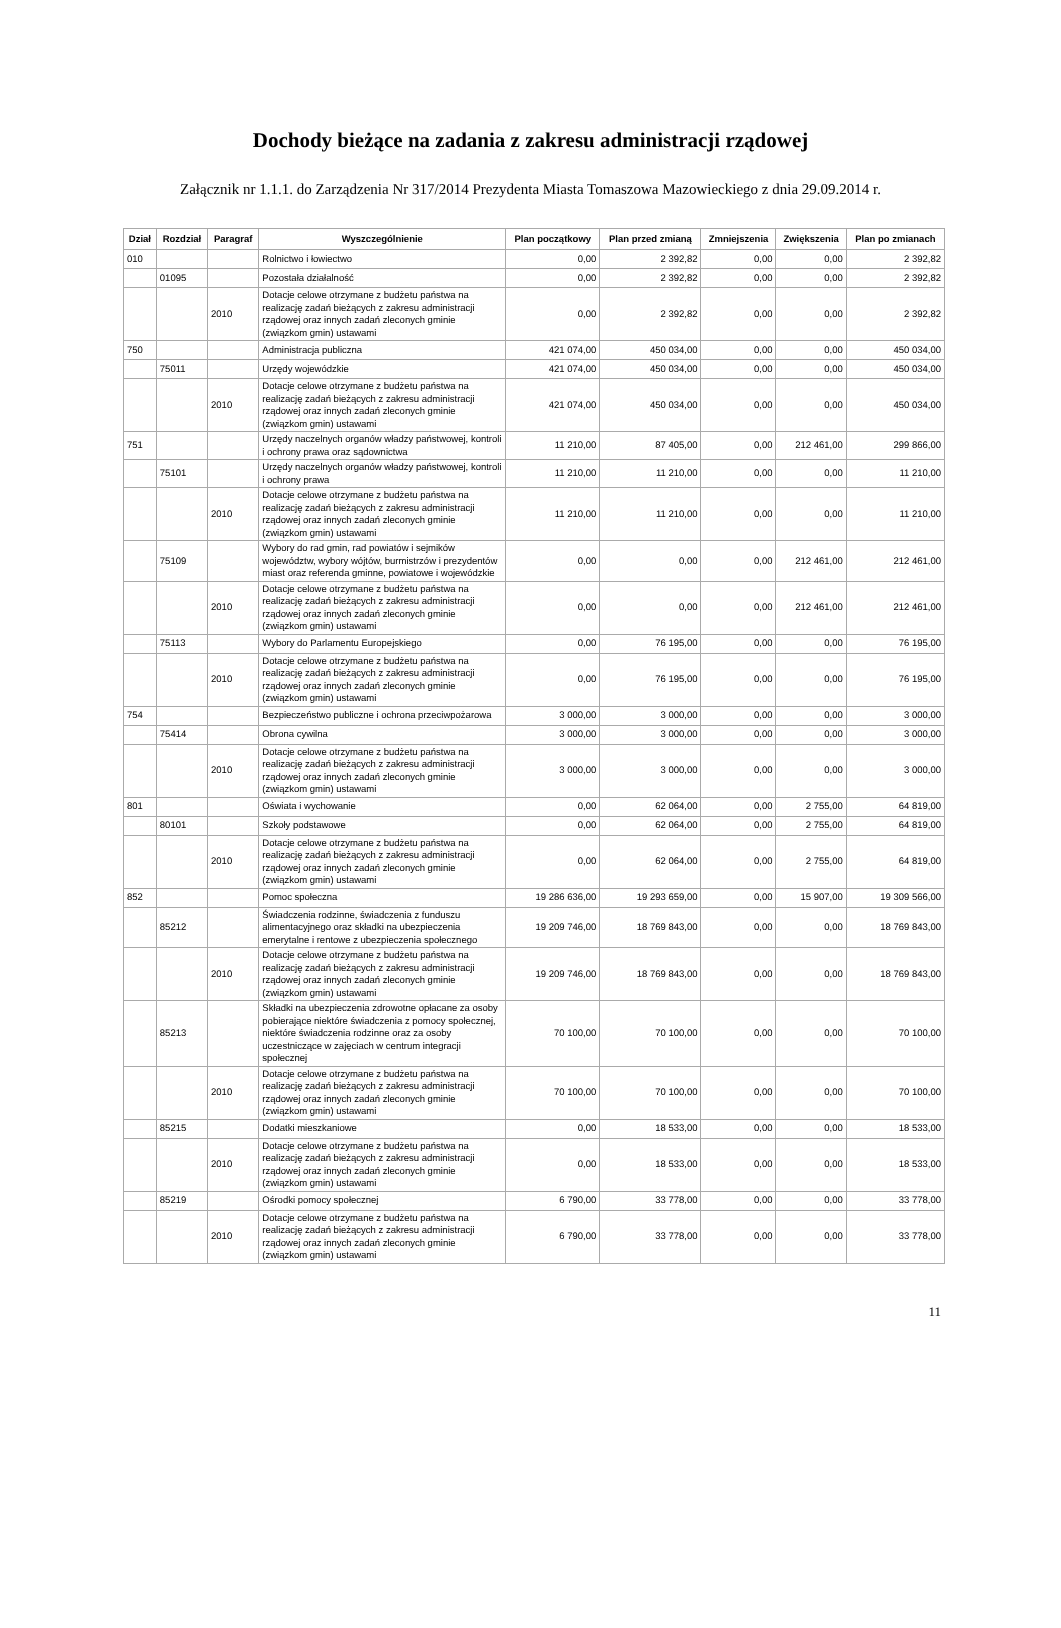Dochody bieżące na zadania z zakresu administracji rządowej
Załącznik nr 1.1.1. do Zarządzenia Nr 317/2014 Prezydenta Miasta Tomaszowa Mazowieckiego z dnia 29.09.2014 r.
| Dział | Rozdział | Paragraf | Wyszczególnienie | Plan początkowy | Plan przed zmianą | Zmniejszenia | Zwiększenia | Plan po zmianach |
| --- | --- | --- | --- | --- | --- | --- | --- | --- |
| 010 | | | Rolnictwo i łowiectwo | 0,00 | 2 392,82 | 0,00 | 0,00 | 2 392,82 |
| | 01095 | | Pozostała działalność | 0,00 | 2 392,82 | 0,00 | 0,00 | 2 392,82 |
| | | 2010 | Dotacje celowe otrzymane z budżetu państwa na realizację zadań bieżących z zakresu administracji rządowej oraz innych zadań zleconych gminie (związkom gmin) ustawami | 0,00 | 2 392,82 | 0,00 | 0,00 | 2 392,82 |
| 750 | | | Administracja publiczna | 421 074,00 | 450 034,00 | 0,00 | 0,00 | 450 034,00 |
| | 75011 | | Urzędy wojewódzkie | 421 074,00 | 450 034,00 | 0,00 | 0,00 | 450 034,00 |
| | | 2010 | Dotacje celowe otrzymane z budżetu państwa na realizację zadań bieżących z zakresu administracji rządowej oraz innych zadań zleconych gminie (związkom gmin) ustawami | 421 074,00 | 450 034,00 | 0,00 | 0,00 | 450 034,00 |
| 751 | | | Urzędy naczelnych organów władzy państwowej, kontroli i ochrony prawa oraz sądownictwa | 11 210,00 | 87 405,00 | 0,00 | 212 461,00 | 299 866,00 |
| | 75101 | | Urzędy naczelnych organów władzy państwowej, kontroli i ochrony prawa | 11 210,00 | 11 210,00 | 0,00 | 0,00 | 11 210,00 |
| | | 2010 | Dotacje celowe otrzymane z budżetu państwa na realizację zadań bieżących z zakresu administracji rządowej oraz innych zadań zleconych gminie (związkom gmin) ustawami | 11 210,00 | 11 210,00 | 0,00 | 0,00 | 11 210,00 |
| | 75109 | | Wybory do rad gmin, rad powiatów i sejmików województw, wybory wójtów, burmistrzów i prezydentów miast oraz referenda gminne, powiatowe i wojewódzkie | 0,00 | 0,00 | 0,00 | 212 461,00 | 212 461,00 |
| | | 2010 | Dotacje celowe otrzymane z budżetu państwa na realizację zadań bieżących z zakresu administracji rządowej oraz innych zadań zleconych gminie (związkom gmin) ustawami | 0,00 | 0,00 | 0,00 | 212 461,00 | 212 461,00 |
| | 75113 | | Wybory do Parlamentu Europejskiego | 0,00 | 76 195,00 | 0,00 | 0,00 | 76 195,00 |
| | | 2010 | Dotacje celowe otrzymane z budżetu państwa na realizację zadań bieżących z zakresu administracji rządowej oraz innych zadań zleconych gminie (związkom gmin) ustawami | 0,00 | 76 195,00 | 0,00 | 0,00 | 76 195,00 |
| 754 | | | Bezpieczeństwo publiczne i ochrona przeciwpożarowa | 3 000,00 | 3 000,00 | 0,00 | 0,00 | 3 000,00 |
| | 75414 | | Obrona cywilna | 3 000,00 | 3 000,00 | 0,00 | 0,00 | 3 000,00 |
| | | 2010 | Dotacje celowe otrzymane z budżetu państwa na realizację zadań bieżących z zakresu administracji rządowej oraz innych zadań zleconych gminie (związkom gmin) ustawami | 3 000,00 | 3 000,00 | 0,00 | 0,00 | 3 000,00 |
| 801 | | | Oświata i wychowanie | 0,00 | 62 064,00 | 0,00 | 2 755,00 | 64 819,00 |
| | 80101 | | Szkoły podstawowe | 0,00 | 62 064,00 | 0,00 | 2 755,00 | 64 819,00 |
| | | 2010 | Dotacje celowe otrzymane z budżetu państwa na realizację zadań bieżących z zakresu administracji rządowej oraz innych zadań zleconych gminie (związkom gmin) ustawami | 0,00 | 62 064,00 | 0,00 | 2 755,00 | 64 819,00 |
| 852 | | | Pomoc społeczna | 19 286 636,00 | 19 293 659,00 | 0,00 | 15 907,00 | 19 309 566,00 |
| | 85212 | | Świadczenia rodzinne, świadczenia z funduszu alimentacyjnego oraz składki na ubezpieczenia emerytalne i rentowe z ubezpieczenia społecznego | 19 209 746,00 | 18 769 843,00 | 0,00 | 0,00 | 18 769 843,00 |
| | | 2010 | Dotacje celowe otrzymane z budżetu państwa na realizację zadań bieżących z zakresu administracji rządowej oraz innych zadań zleconych gminie (związkom gmin) ustawami | 19 209 746,00 | 18 769 843,00 | 0,00 | 0,00 | 18 769 843,00 |
| | 85213 | | Składki na ubezpieczenia zdrowotne opłacane za osoby pobierające niektóre świadczenia z pomocy społecznej, niektóre świadczenia rodzinne oraz za osoby uczestniczące w zajęciach w centrum integracji społecznej | 70 100,00 | 70 100,00 | 0,00 | 0,00 | 70 100,00 |
| | | 2010 | Dotacje celowe otrzymane z budżetu państwa na realizację zadań bieżących z zakresu administracji rządowej oraz innych zadań zleconych gminie (związkom gmin) ustawami | 70 100,00 | 70 100,00 | 0,00 | 0,00 | 70 100,00 |
| | 85215 | | Dodatki mieszkaniowe | 0,00 | 18 533,00 | 0,00 | 0,00 | 18 533,00 |
| | | 2010 | Dotacje celowe otrzymane z budżetu państwa na realizację zadań bieżących z zakresu administracji rządowej oraz innych zadań zleconych gminie (związkom gmin) ustawami | 0,00 | 18 533,00 | 0,00 | 0,00 | 18 533,00 |
| | 85219 | | Ośrodki pomocy społecznej | 6 790,00 | 33 778,00 | 0,00 | 0,00 | 33 778,00 |
| | | 2010 | Dotacje celowe otrzymane z budżetu państwa na realizację zadań bieżących z zakresu administracji rządowej oraz innych zadań zleconych gminie (związkom gmin) ustawami | 6 790,00 | 33 778,00 | 0,00 | 0,00 | 33 778,00 |
11